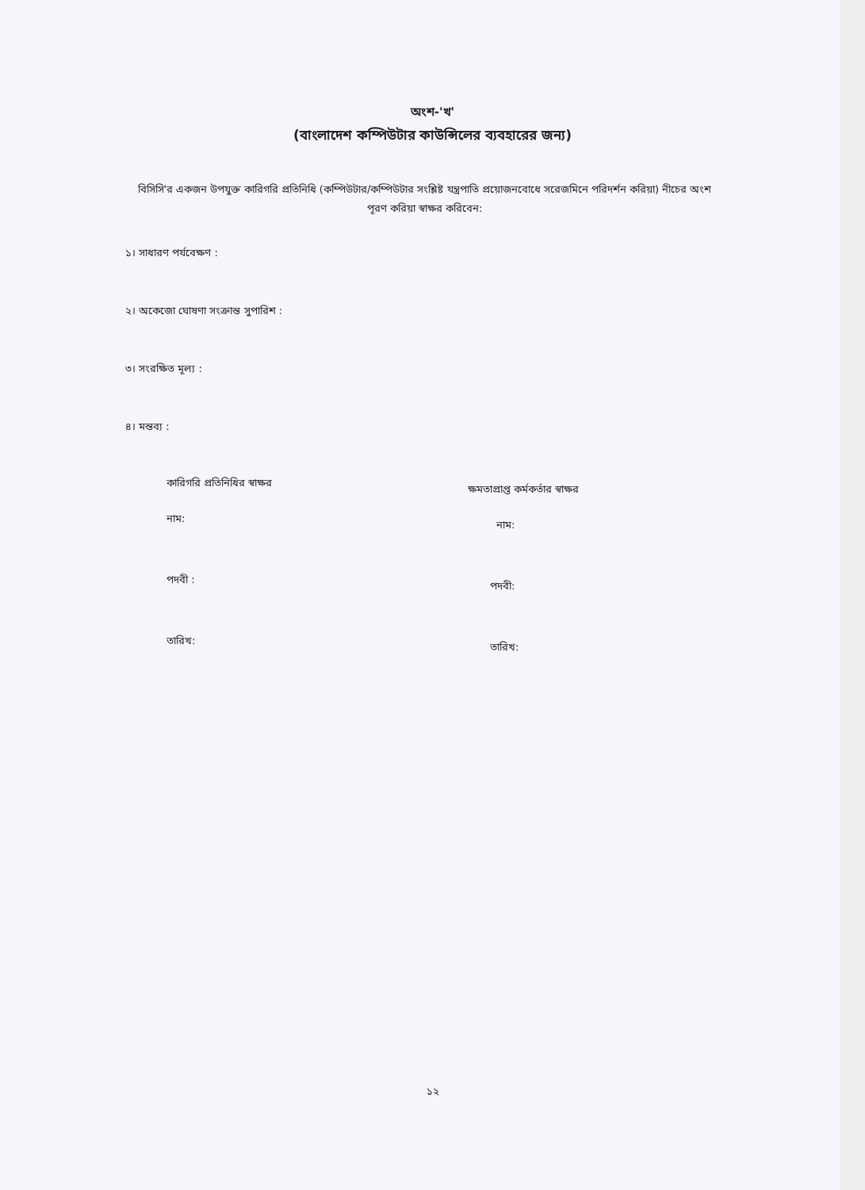অংশ-'খ'
(বাংলাদেশ কম্পিউটার কাউন্সিলের ব্যবহারের জন্য)
বিসিসি'র একজন উপযুক্ত কারিগরি প্রতিনিধি (কম্পিউটার/কম্পিউটার সংশ্লিষ্ট যন্ত্রপাতি প্রয়োজনবোধে সরেজমিনে পরিদর্শন করিয়া) নীচের অংশ পূরণ করিয়া স্বাক্ষর করিবেন:
১। সাধারণ পর্যবেক্ষণ :
২। অকেজো ঘোষণা সংক্রান্ত সুপারিশ :
৩। সংরক্ষিত মূল্য :
৪। মন্তব্য :
কারিগরি প্রতিনিধির স্বাক্ষর
নাম:
পদবী :
তারিখ:
ক্ষমতাপ্রাপ্ত কর্মকর্তার স্বাক্ষর
নাম:
পদবী:
তারিখ:
১২